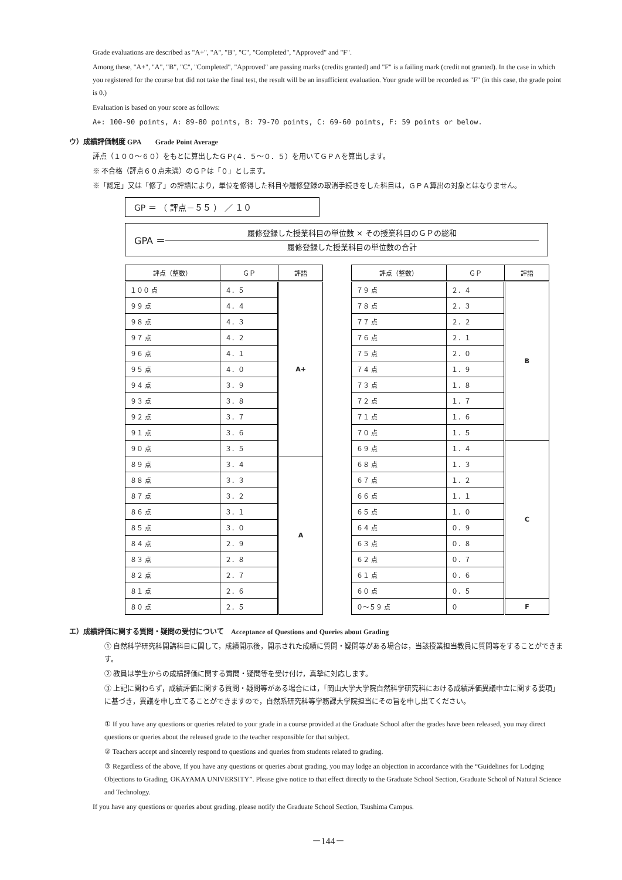Grade evaluations are described as "A+", "A", "B", "C", "Completed", "Approved" and "F".
Among these, "A+", "A", "B", "C", "Completed", "Approved" are passing marks (credits granted) and "F" is a failing mark (credit not granted). In the case in which you registered for the course but did not take the final test, the result will be an insufficient evaluation. Your grade will be recorded as "F" (in this case, the grade point is 0.)
Evaluation is based on your score as follows:
A+: 100-90 points, A: 89-80 points, B: 79-70 points, C: 69-60 points, F: 59 points or below.
ウ）成績評価制度 GPA　　Grade Point Average
評点（１００～６０）をもとに算出したＧＰ(４．５～０．５）を用いてＧＰＡを算出します。
※ 不合格（評点６０点未満）のＧＰは「０」とします。
※「認定」又は「修了」の評語により，単位を修得した科目や履修登録の取消手続きをした科目は，ＧＰＡ算出の対象とはなりません。
GP ＝ （ 評点－５５ ） ／ １０
GPA ＝
履修登録した授業科目の単位数 × その授業科目のＧＰの総和
履修登録した授業科目の単位数の合計
| 評点（整数） | ＧＰ | 評語 |
| --- | --- | --- |
| １００ 点 | ４．５ | A+ |
| ９９ 点 | ４．４ | |
| ９８ 点 | ４．３ | |
| ９７ 点 | ４．２ | |
| ９６ 点 | ４．１ | |
| ９５ 点 | ４．０ | |
| ９４ 点 | ３．９ | |
| ９３ 点 | ３．８ | |
| ９２ 点 | ３．７ | |
| ９１ 点 | ３．６ | |
| ９０ 点 | ３．５ | |
| ８９ 点 | ３．４ | A |
| ８８ 点 | ３．３ | |
| ８７ 点 | ３．２ | |
| ８６ 点 | ３．１ | |
| ８５ 点 | ３．０ | |
| ８４ 点 | ２．９ | |
| ８３ 点 | ２．８ | |
| ８２ 点 | ２．７ | |
| ８１ 点 | ２．６ | |
| ８０ 点 | ２．５ | |
| 評点（整数） | ＧＰ | 評語 |
| --- | --- | --- |
| ７９ 点 | ２．４ | B |
| ７８ 点 | ２．３ | |
| ７７ 点 | ２．２ | |
| ７６ 点 | ２．１ | |
| ７５ 点 | ２．０ | |
| ７４ 点 | １．９ | |
| ７３ 点 | １．８ | |
| ７２ 点 | １．７ | |
| ７１ 点 | １．６ | |
| ７０ 点 | １．５ | |
| ６９ 点 | １．４ | C |
| ６８ 点 | １．３ | |
| ６７ 点 | １．２ | |
| ６６ 点 | １．１ | |
| ６５ 点 | １．０ | |
| ６４ 点 | ０．９ | |
| ６３ 点 | ０．８ | |
| ６２ 点 | ０．７ | |
| ６１ 点 | ０．６ | |
| ６０ 点 | ０．５ | |
| ０～５９ 点 | ０ | F |
エ）成績評価に関する質問・疑問の受付について　Acceptance of Questions and Queries about Grading
① 自然科学研究科開講科目に関して，成績開示後，開示された成績に質問・疑問等がある場合は，当該授業担当教員に質問等をすることができます。
② 教員は学生からの成績評価に関する質問・疑問等を受け付け，真摯に対応します。
③ 上記に関わらず，成績評価に関する質問・疑問等がある場合には，「岡山大学大学院自然科学研究科における成績評価異議申立に関する要項」に基づき，異議を申し立てることができますので，自然系研究科等学務課大学院担当にその旨を申し出てください。
① If you have any questions or queries related to your grade in a course provided at the Graduate School after the grades have been released, you may direct questions or queries about the released grade to the teacher responsible for that subject.
② Teachers accept and sincerely respond to questions and queries from students related to grading.
③ Regardless of the above, If you have any questions or queries about grading, you may lodge an objection in accordance with the “Guidelines for Lodging Objections to Grading, OKAYAMA UNIVERSITY”. Please give notice to that effect directly to the Graduate School Section, Graduate School of Natural Science and Technology.
If you have any questions or queries about grading, please notify the Graduate School Section, Tsushima Campus.
－144－